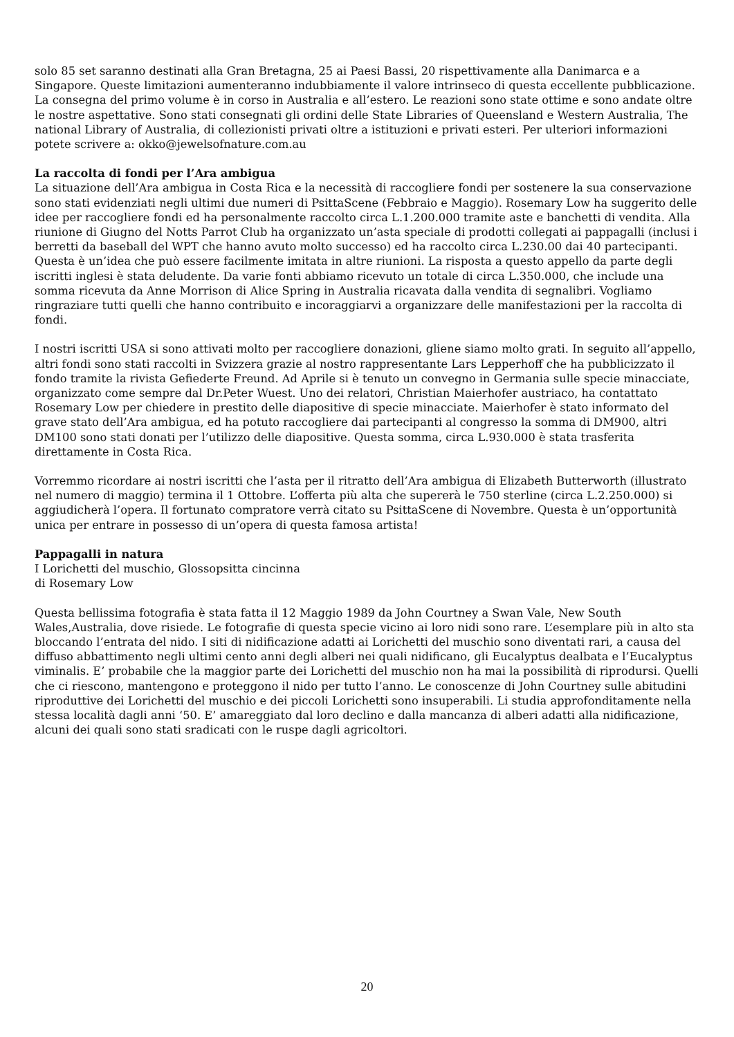solo 85 set saranno destinati alla Gran Bretagna, 25 ai Paesi Bassi, 20 rispettivamente alla Danimarca e a Singapore. Queste limitazioni aumenteranno indubbiamente il valore intrinseco di questa eccellente pubblicazione. La consegna del primo volume è in corso in Australia e all’estero. Le reazioni sono state ottime e sono andate oltre le nostre aspettative. Sono stati consegnati gli ordini delle State Libraries of Queensland e Western Australia, The national Library of Australia, di collezionisti privati oltre a istituzioni e privati esteri. Per ulteriori informazioni potete scrivere a: okko@jewelsofnature.com.au
La raccolta di fondi per l’Ara ambigua
La situazione dell’Ara ambigua in Costa Rica e la necessità di raccogliere fondi per sostenere la sua conservazione sono stati evidenziati negli ultimi due numeri di PsittaScene (Febbraio e Maggio). Rosemary Low ha suggerito delle idee per raccogliere fondi ed ha personalmente raccolto circa L.1.200.000 tramite aste e banchetti di vendita. Alla riunione di Giugno del Notts Parrot Club ha organizzato un’asta speciale di prodotti collegati ai pappagalli (inclusi i berretti da baseball del WPT che hanno avuto molto successo) ed ha raccolto circa L.230.00 dai 40 partecipanti. Questa è un’idea che può essere facilmente imitata in altre riunioni. La risposta a questo appello da parte degli iscritti inglesi è stata deludente. Da varie fonti abbiamo ricevuto un totale di circa L.350.000, che include una somma ricevuta da Anne Morrison di Alice Spring in Australia ricavata dalla vendita di segnalibri. Vogliamo ringraziare tutti quelli che hanno contribuito e incoraggiarvi a organizzare delle manifestazioni per la raccolta di fondi.
I nostri iscritti USA si sono attivati molto per raccogliere donazioni, gliene siamo molto grati. In seguito all’appello, altri fondi sono stati raccolti in Svizzera grazie al nostro rappresentante Lars Lepperhoff che ha pubblicizzato il fondo tramite la rivista Gefiederte Freund. Ad Aprile si è tenuto un convegno in Germania sulle specie minacciate, organizzato come sempre dal Dr.Peter Wuest. Uno dei relatori, Christian Maierhofer austriaco, ha contattato Rosemary Low per chiedere in prestito delle diapositive di specie minacciate. Maierhofer è stato informato del grave stato dell’Ara ambigua, ed ha potuto raccogliere dai partecipanti al congresso la somma di DM900, altri DM100 sono stati donati per l’utilizzo delle diapositive. Questa somma, circa L.930.000 è stata trasferita direttamente in Costa Rica.
Vorremmo ricordare ai nostri iscritti che l’asta per il ritratto dell’Ara ambigua di Elizabeth Butterworth (illustrato nel numero di maggio) termina il 1 Ottobre. L’offerta più alta che supererà le 750 sterline (circa L.2.250.000) si aggiudicherà l’opera. Il fortunato compratore verrà citato su PsittaScene di Novembre. Questa è un’opportunità unica per entrare in possesso di un’opera di questa famosa artista!
Pappagalli in natura
I Lorichetti del muschio, Glossopsitta cincinna
di Rosemary Low
Questa bellissima fotografia è stata fatta il 12 Maggio 1989 da John Courtney a Swan Vale, New South Wales,Australia, dove risiede. Le fotografie di questa specie vicino ai loro nidi sono rare. L’esemplare più in alto sta bloccando l’entrata del nido. I siti di nidificazione adatti ai Lorichetti del muschio sono diventati rari, a causa del diffuso abbattimento negli ultimi cento anni degli alberi nei quali nidificano, gli Eucalyptus dealbata e l’Eucalyptus viminalis. E’ probabile che la maggior parte dei Lorichetti del muschio non ha mai la possibilità di riprodursi. Quelli che ci riescono, mantengono e proteggono il nido per tutto l’anno. Le conoscenze di John Courtney sulle abitudini riproduttive dei Lorichetti del muschio e dei piccoli Lorichetti sono insuperabili. Li studia approfonditamente nella stessa località dagli anni ‘50. E’ amareggiato dal loro declino e dalla mancanza di alberi adatti alla nidificazione, alcuni dei quali sono stati sradicati con le ruspe dagli agricoltori.
20